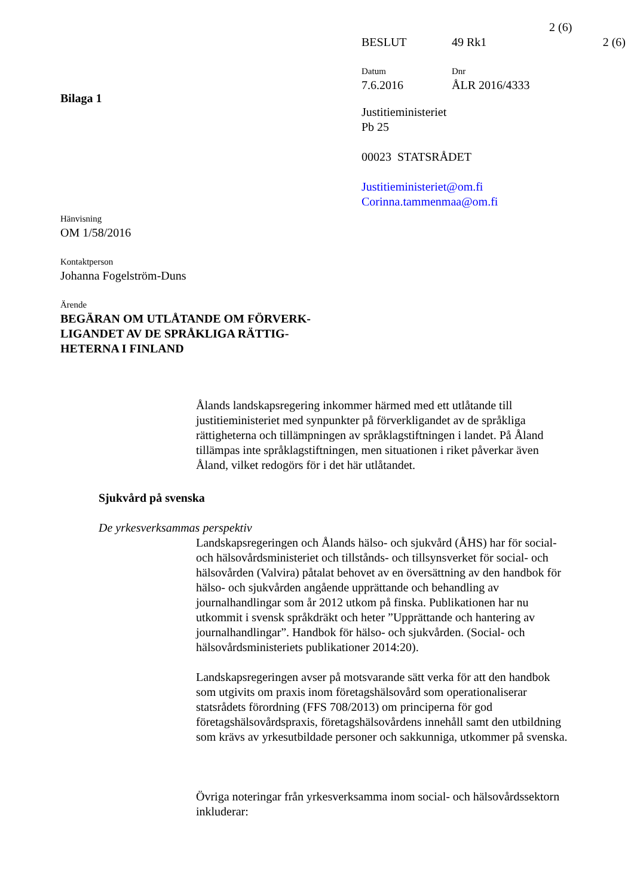2 (6)
BESLUT 49 Rk1 2 (6)
Datum
7.6.2016
Dnr
ÅLR 2016/4333
Bilaga 1
Justitieministeriet
Pb 25
00023 STATSRÅDET
Justitieministeriet@om.fi
Corinna.tammenmaa@om.fi
Hänvisning
OM 1/58/2016
Kontaktperson
Johanna Fogelström-Duns
Ärende
BEGÄRAN OM UTLÅTANDE OM FÖRVERK-
LIGANDET AV DE SPRÅKLIGA RÄTTIG-
HETERNA I FINLAND
Ålands landskapsregering inkommer härmed med ett utlåtande till justitieministeriet med synpunkter på förverkligandet av de språkliga rättigheterna och tillämpningen av språklagstiftningen i landet. På Åland tillämpas inte språklagstiftningen, men situationen i riket påverkar även Åland, vilket redogörs för i det här utlåtandet.
Sjukvård på svenska
De yrkesverksammas perspektiv
Landskapsregeringen och Ålands hälso- och sjukvård (ÅHS) har för social- och hälsovårdsministeriet och tillstånds- och tillsynsverket för social- och hälsovården (Valvira) påtalat behovet av en översättning av den handbok för hälso- och sjukvården angående upprättande och behandling av journalhandlingar som år 2012 utkom på finska. Publikationen har nu utkommit i svensk språkdräkt och heter ”Upprättande och hantering av journalhandlingar”. Handbok för hälso- och sjukvården. (Social- och hälsovårdsministeriets publikationer 2014:20).
Landskapsregeringen avser på motsvarande sätt verka för att den handbok som utgivits om praxis inom företagshälsovård som operationaliserar statsrådets förordning (FFS 708/2013) om principerna för god företagshälsovårdspraxis, företagshälsovårdens innehåll samt den utbildning som krävs av yrkesutbildade personer och sakkunniga, utkommer på svenska.
Övriga noteringar från yrkesverksamma inom social- och hälsovårdssektorn inkluderar: